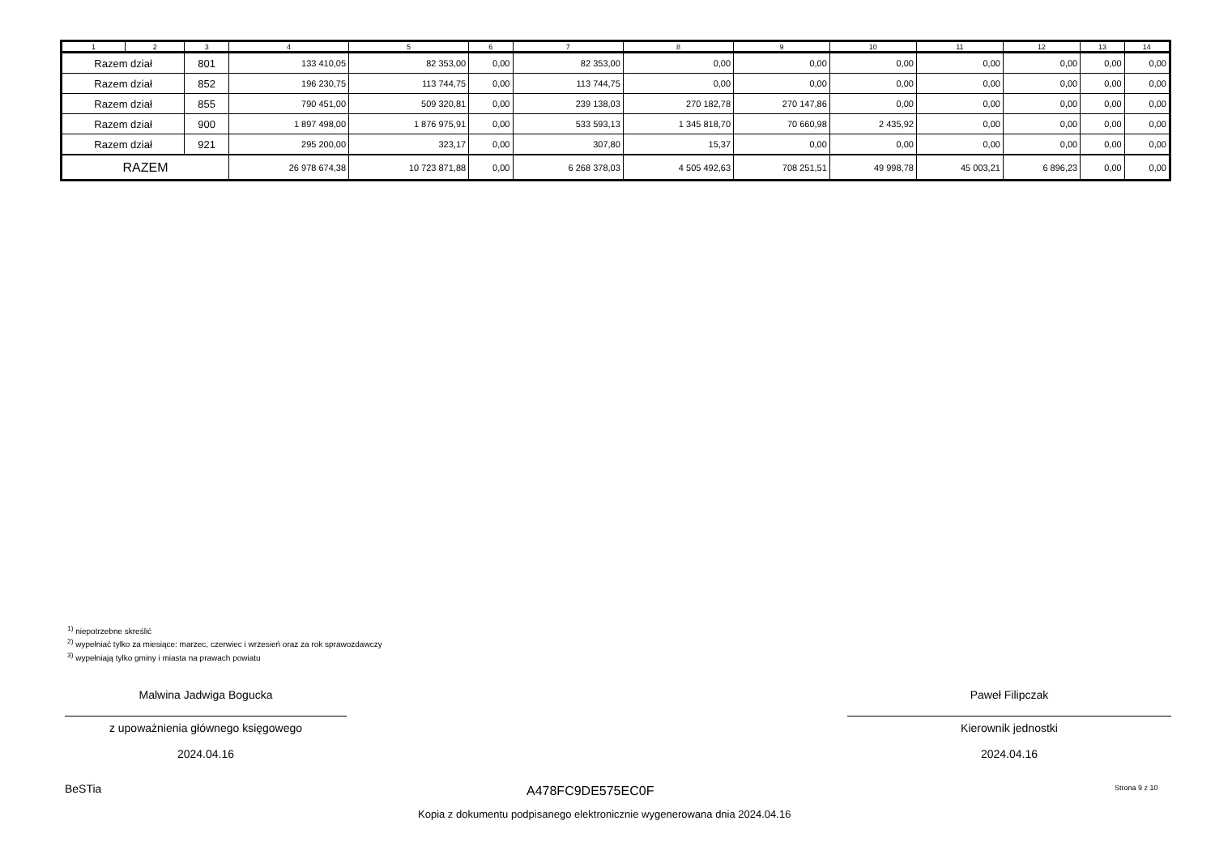| 1 | 2 | 3 | 4 | 5 | 6 | 7 | 8 | 9 | 10 | 11 | 12 | 13 | 14 |
| --- | --- | --- | --- | --- | --- | --- | --- | --- | --- | --- | --- | --- | --- |
| Razem dział | | 801 | 133 410,05 | 82 353,00 | 0,00 | 82 353,00 | 0,00 | 0,00 | 0,00 | 0,00 | 0,00 | 0,00 | 0,00 |
| Razem dział | | 852 | 196 230,75 | 113 744,75 | 0,00 | 113 744,75 | 0,00 | 0,00 | 0,00 | 0,00 | 0,00 | 0,00 | 0,00 |
| Razem dział | | 855 | 790 451,00 | 509 320,81 | 0,00 | 239 138,03 | 270 182,78 | 270 147,86 | 0,00 | 0,00 | 0,00 | 0,00 | 0,00 |
| Razem dział | | 900 | 1 897 498,00 | 1 876 975,91 | 0,00 | 533 593,13 | 1 345 818,70 | 70 660,98 | 2 435,92 | 0,00 | 0,00 | 0,00 | 0,00 |
| Razem dział | | 921 | 295 200,00 | 323,17 | 0,00 | 307,80 | 15,37 | 0,00 | 0,00 | 0,00 | 0,00 | 0,00 | 0,00 |
| RAZEM | | | 26 978 674,38 | 10 723 871,88 | 0,00 | 6 268 378,03 | 4 505 492,63 | 708 251,51 | 49 998,78 | 45 003,21 | 6 896,23 | 0,00 | 0,00 |
<sup>1)</sup> niepotrzebne skreślić
<sup>2)</sup> wypełniać tylko za miesiące: marzec, czerwiec i wrzesień oraz za rok sprawozdawczy
<sup>3)</sup> wypełniają tylko gminy i miasta na prawach powiatu
Malwina Jadwiga Bogucka
z upoważnienia głównego księgowego
2024.04.16
Paweł Filipczak
Kierownik jednostki
2024.04.16
BeSTia A478FC9DE575EC0F Strona 9 z 10
Kopia z dokumentu podpisanego elektronicznie wygenerowana dnia 2024.04.16